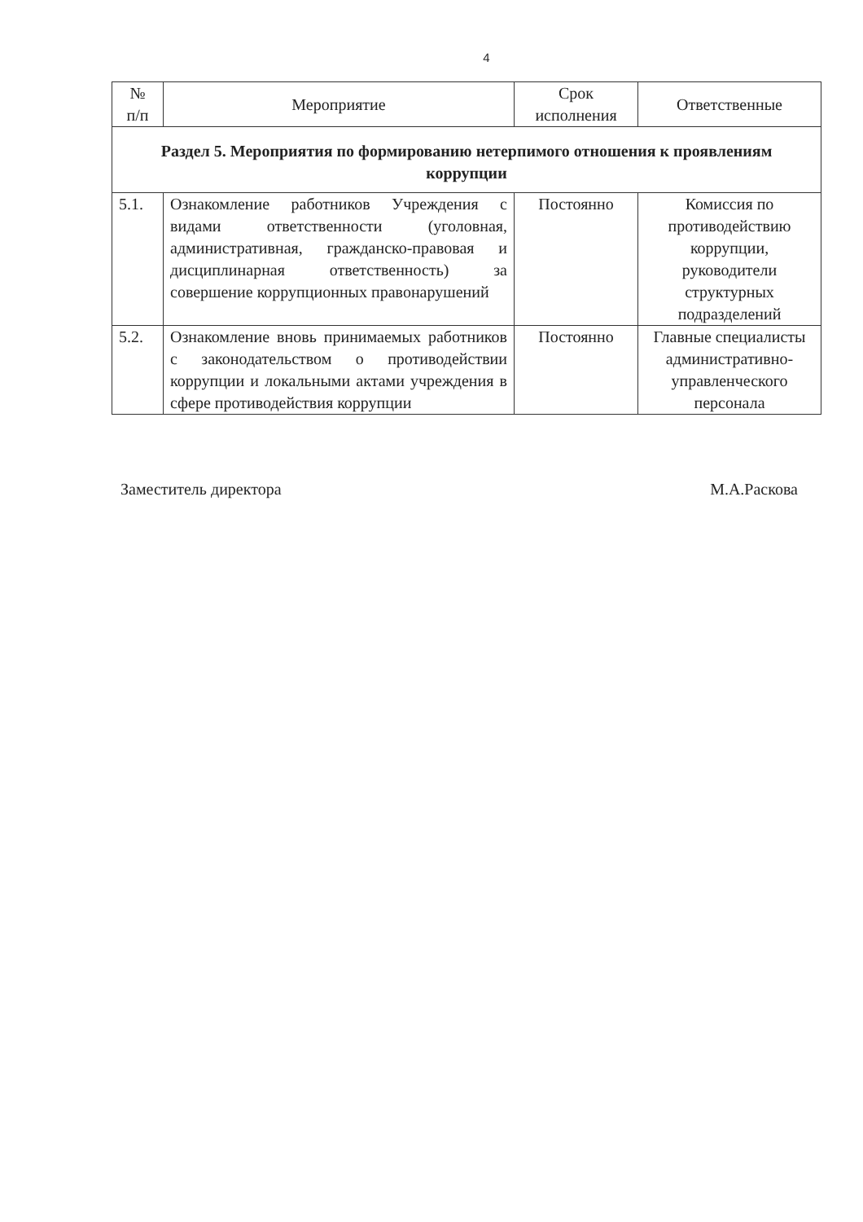4
| № п/п | Мероприятие | Срок исполнения | Ответственные |
| --- | --- | --- | --- |
| Раздел 5. Мероприятия по формированию нетерпимого отношения к проявлениям коррупции | | | |
| 5.1. | Ознакомление работников Учреждения с видами ответственности (уголовная, административная, гражданско-правовая и дисциплинарная ответственность) за совершение коррупционных правонарушений | Постоянно | Комиссия по противодействию коррупции, руководители структурных подразделений |
| 5.2. | Ознакомление вновь принимаемых работников с законодательством о противодействии коррупции и локальными актами учреждения в сфере противодействия коррупции | Постоянно | Главные специалисты административно-управленческого персонала |
Заместитель директора М.А.Раскова